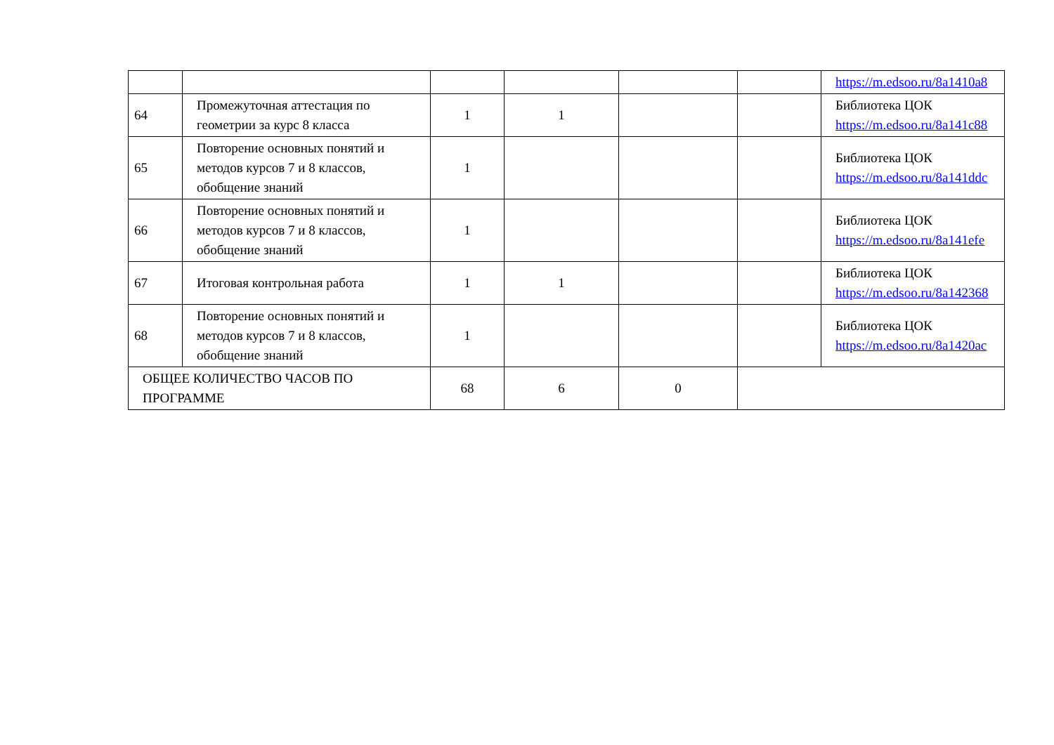| | | | | | | https://m.edsoo.ru/8a1410a8 |
| 64 | Промежуточная аттестация по геометрии за курс 8 класса | 1 | 1 | | | Библиотека ЦОК https://m.edsoo.ru/8a141c88 |
| 65 | Повторение основных понятий и методов курсов 7 и 8 классов, обобщение знаний | 1 | | | | Библиотека ЦОК https://m.edsoo.ru/8a141ddc |
| 66 | Повторение основных понятий и методов курсов 7 и 8 классов, обобщение знаний | 1 | | | | Библиотека ЦОК https://m.edsoo.ru/8a141efe |
| 67 | Итоговая контрольная работа | 1 | 1 | | | Библиотека ЦОК https://m.edsoo.ru/8a142368 |
| 68 | Повторение основных понятий и методов курсов 7 и 8 классов, обобщение знаний | 1 | | | | Библиотека ЦОК https://m.edsoo.ru/8a1420ac |
| ОБЩЕЕ КОЛИЧЕСТВО ЧАСОВ ПО ПРОГРАММЕ | | 68 | 6 | 0 | | |